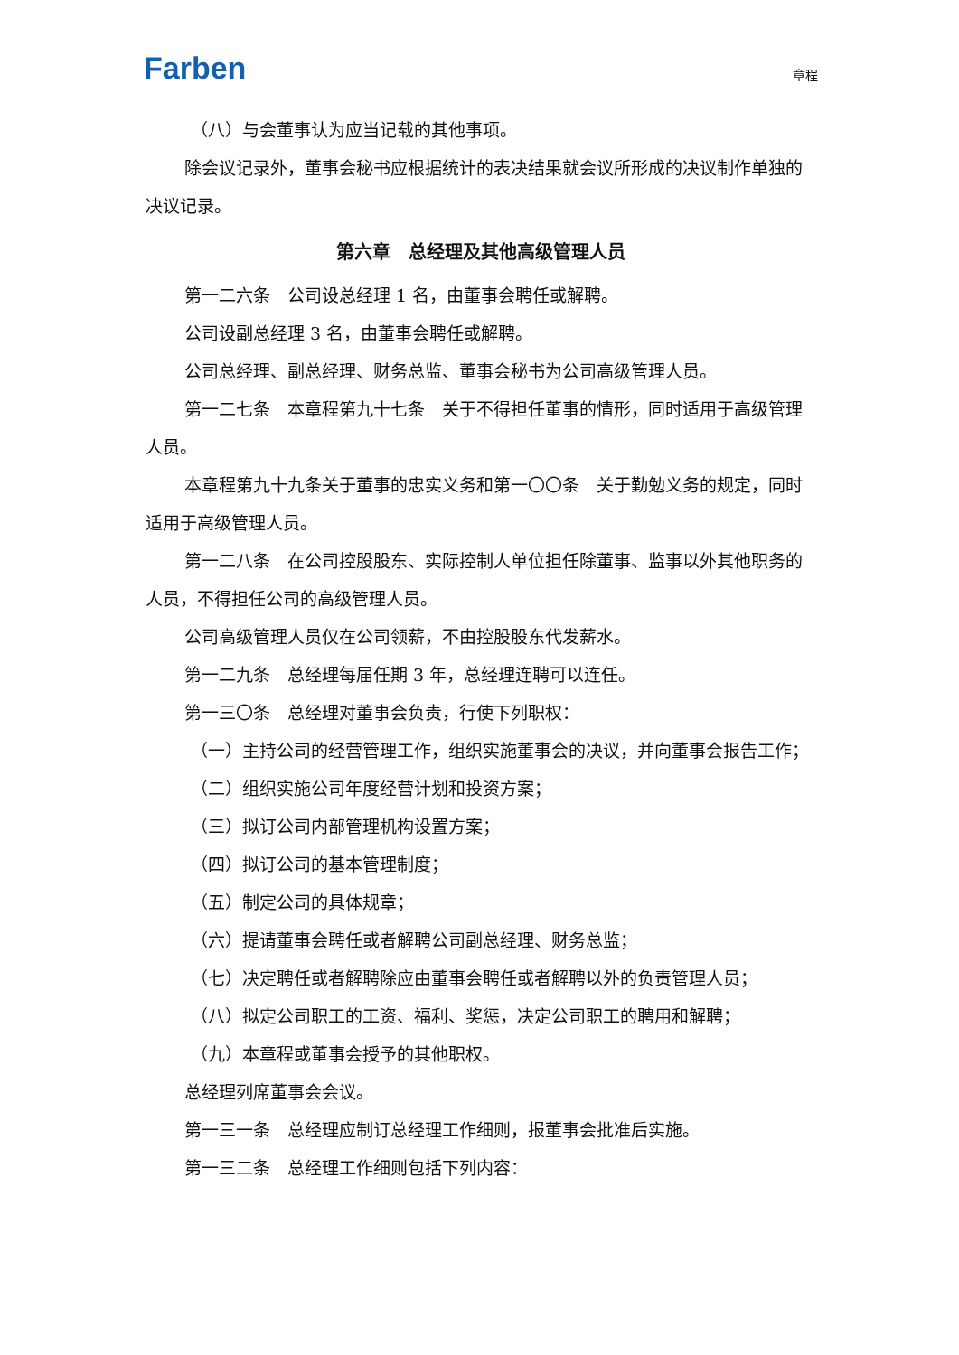Farben 章程
（八）与会董事认为应当记载的其他事项。
除会议记录外，董事会秘书应根据统计的表决结果就会议所形成的决议制作单独的决议记录。
第六章　总经理及其他高级管理人员
第一二六条　公司设总经理 1 名，由董事会聘任或解聘。
公司设副总经理 3 名，由董事会聘任或解聘。
公司总经理、副总经理、财务总监、董事会秘书为公司高级管理人员。
第一二七条　本章程第九十七条　关于不得担任董事的情形，同时适用于高级管理人员。
本章程第九十九条关于董事的忠实义务和第一〇〇条　关于勤勉义务的规定，同时适用于高级管理人员。
第一二八条　在公司控股股东、实际控制人单位担任除董事、监事以外其他职务的人员，不得担任公司的高级管理人员。
公司高级管理人员仅在公司领薪，不由控股股东代发薪水。
第一二九条　总经理每届任期 3 年，总经理连聘可以连任。
第一三〇条　总经理对董事会负责，行使下列职权：
（一）主持公司的经营管理工作，组织实施董事会的决议，并向董事会报告工作；
（二）组织实施公司年度经营计划和投资方案；
（三）拟订公司内部管理机构设置方案；
（四）拟订公司的基本管理制度；
（五）制定公司的具体规章；
（六）提请董事会聘任或者解聘公司副总经理、财务总监；
（七）决定聘任或者解聘除应由董事会聘任或者解聘以外的负责管理人员；
（八）拟定公司职工的工资、福利、奖惩，决定公司职工的聘用和解聘；
（九）本章程或董事会授予的其他职权。
总经理列席董事会会议。
第一三一条　总经理应制订总经理工作细则，报董事会批准后实施。
第一三二条　总经理工作细则包括下列内容：